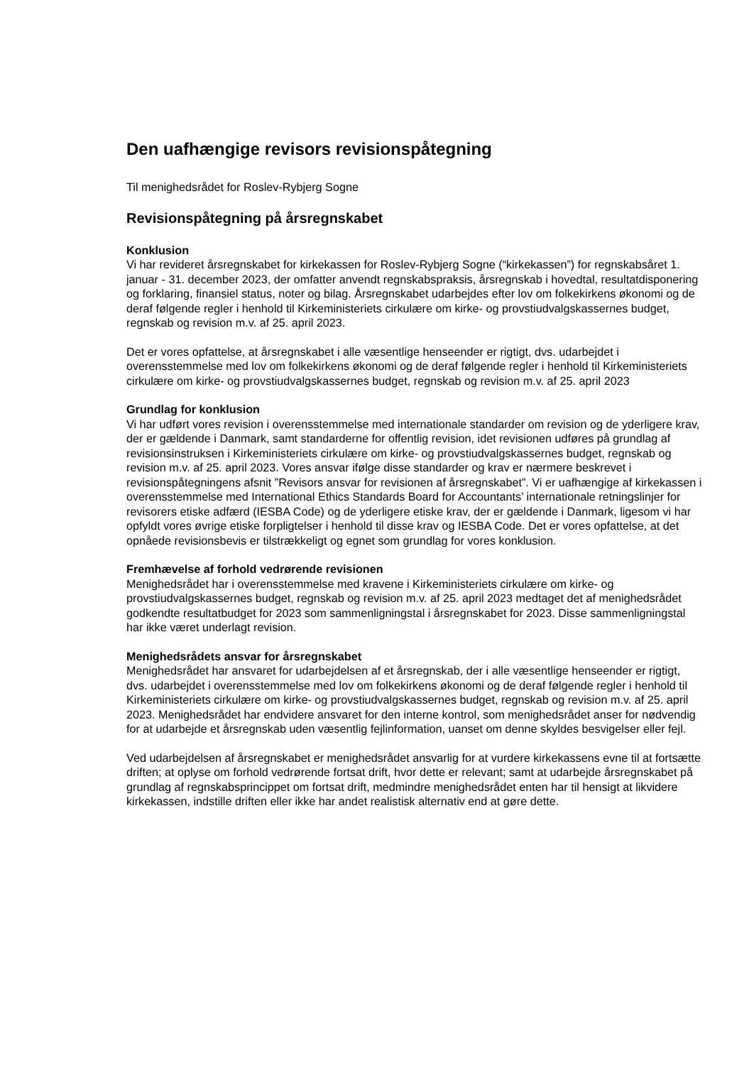Den uafhængige revisors revisionspåtegning
Til menighedsrådet for Roslev-Rybjerg Sogne
Revisionspåtegning på årsregnskabet
Konklusion
Vi har revideret årsregnskabet for kirkekassen for Roslev-Rybjerg Sogne (“kirkekassen”) for regnskabsåret 1. januar - 31. december 2023, der omfatter anvendt regnskabspraksis, årsregnskab i hovedtal, resultatdisponering og forklaring, finansiel status, noter og bilag. Årsregnskabet udarbejdes efter lov om folkekirkens økonomi og de deraf følgende regler i henhold til Kirkeministeriets cirkulære om kirke- og provstiudvalgskassernes budget, regnskab og revision m.v. af 25. april 2023.
Det er vores opfattelse, at årsregnskabet i alle væsentlige henseender er rigtigt, dvs. udarbejdet i overensstemmelse med lov om folkekirkens økonomi og de deraf følgende regler i henhold til Kirkeministeriets cirkulære om kirke- og provstiudvalgskassernes budget, regnskab og revision m.v. af 25. april 2023
Grundlag for konklusion
Vi har udført vores revision i overensstemmelse med internationale standarder om revision og de yderligere krav, der er gældende i Danmark, samt standarderne for offentlig revision, idet revisionen udføres på grundlag af revisionsinstruksen i Kirkeministeriets cirkulære om kirke- og provstiudvalgskassernes budget, regnskab og revision m.v. af 25. april 2023. Vores ansvar ifølge disse standarder og krav er nærmere beskrevet i revisionspåtegningens afsnit ”Revisors ansvar for revisionen af årsregnskabet”. Vi er uafhængige af kirkekassen i overensstemmelse med International Ethics Standards Board for Accountants’ internationale retningslinjer for revisorers etiske adfærd (IESBA Code) og de yderligere etiske krav, der er gældende i Danmark, ligesom vi har opfyldt vores øvrige etiske forpligtelser i henhold til disse krav og IESBA Code. Det er vores opfattelse, at det opnåede revisionsbevis er tilstrækkeligt og egnet som grundlag for vores konklusion.
Fremhævelse af forhold vedrørende revisionen
Menighedsrådet har i overensstemmelse med kravene i Kirkeministeriets cirkulære om kirke- og provstiudvalgskassernes budget, regnskab og revision m.v. af 25. april 2023 medtaget det af menighedsrådet godkendte resultatbudget for 2023 som sammenligningstal i årsregnskabet for 2023. Disse sammenligningstal har ikke været underlagt revision.
Menighedsrådets ansvar for årsregnskabet
Menighedsrådet har ansvaret for udarbejdelsen af et årsregnskab, der i alle væsentlige henseender er rigtigt, dvs. udarbejdet i overensstemmelse med lov om folkekirkens økonomi og de deraf følgende regler i henhold til Kirkeministeriets cirkulære om kirke- og provstiudvalgskassernes budget, regnskab og revision m.v. af 25. april 2023. Menighedsrådet har endvidere ansvaret for den interne kontrol, som menighedsrådet anser for nødvendig for at udarbejde et årsregnskab uden væsentlig fejlinformation, uanset om denne skyldes besvigelser eller fejl.
Ved udarbejdelsen af årsregnskabet er menighedsrådet ansvarlig for at vurdere kirkekassens evne til at fortsætte driften; at oplyse om forhold vedrørende fortsat drift, hvor dette er relevant; samt at udarbejde årsregnskabet på grundlag af regnskabsprincippet om fortsat drift, medmindre menighedsrådet enten har til hensigt at likvidere kirkekassen, indstille driften eller ikke har andet realistisk alternativ end at gøre dette.